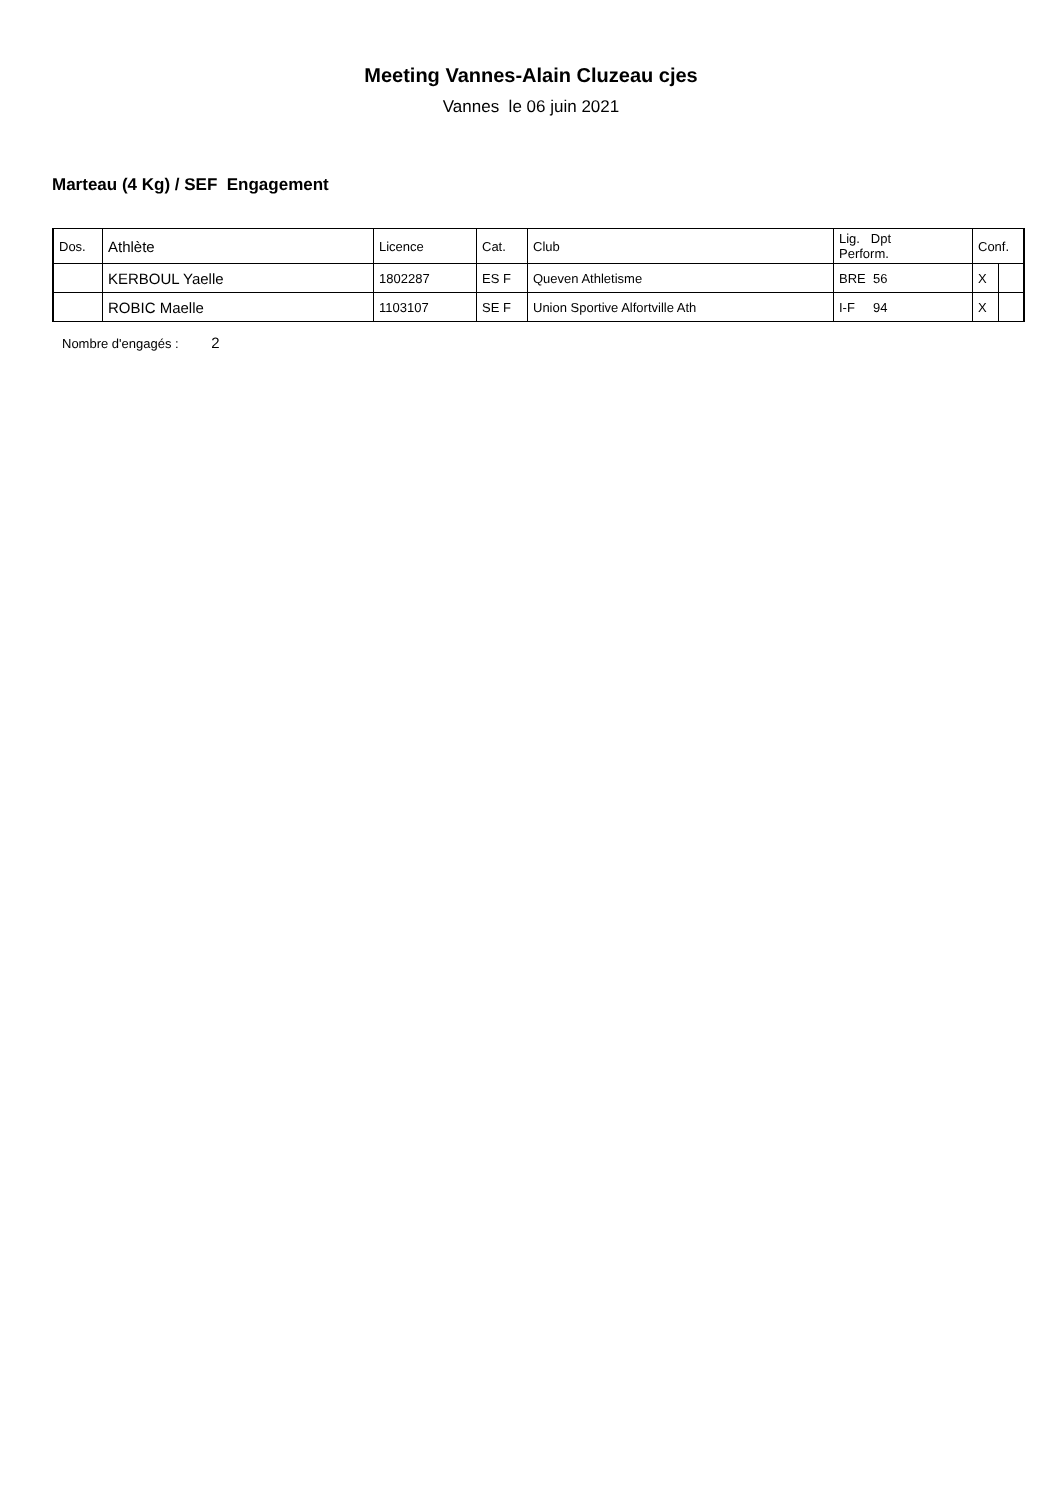Meeting Vannes-Alain Cluzeau cjes
Vannes le 06 juin 2021
Marteau (4 Kg) / SEF Engagement
| Dos. | Athlète | Licence | Cat. | Club | Lig. Dpt Perform. | Conf. | |
| --- | --- | --- | --- | --- | --- | --- | --- |
| | KERBOUL Yaelle | 1802287 | ES F | Queven Athletisme | BRE 56 | X | |
| | ROBIC Maelle | 1103107 | SE F | Union Sportive Alfortville Ath | I-F 94 | X | |
Nombre d'engagés : 2